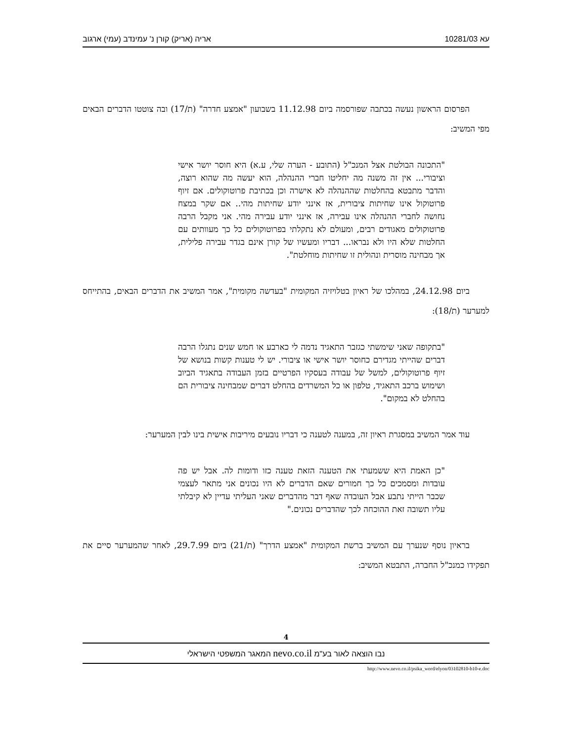עא 10281/03 אריה (אריק) קורן נ' עמינדב (עמי) ארגוב
הפרסום הראשון נעשה בכתבה שפורסמה ביום 11.12.98 בשבועון "אמצע חדרה" (ת/17) ובה צוטטו הדברים הבאים מפי המשיב:
"התכונה הבולטת אצל המנכ"ל (התובע - הערה שלי, ע.א) היא חוסר יושר אישי וציבורי... אין זה משנה מה יחליטו חברי ההנהלה, הוא יעשה מה שהוא רוצה, והדבר מתבטא בהחלטות שההנהלה לא אישרה וכן בכתיבת פרוטוקולים. אם זיוף פרוטוקול אינו שחיתות ציבורית, אז אינני יודע שחיתות מהי.. אם שקר במצח נחושה לחברי ההנהלה אינו עבירה, אז אינני יודע עבירה מהי. אני מקבל הרבה פרוטוקולים מאגודים רבים, ומעולם לא נתקלתי בפרוטוקולים כל כך מעוותים עם החלטות שלא היו ולא נבראו... דבריו ומעשיו של קורן אינם בגדר עבירה פלילית, אך מבחינה מוסרית ונהולית זו שחיתות מוחלטת".
ביום 24.12.98, במהלכו של ראיון בטלויזיה המקומית "בעדשה מקומית", אמר המשיב את הדברים הבאים, בהתייחס למערער (ת/18):
"בתקופה שאני שימשתי כגזבר התאגיד נדמה לי כארבע או חמש שנים נתגלו הרבה דברים שהייתי מגדירם כחוסר יושר אישי או ציבורי. יש לי טענות קשות בנושא של זיוף פרוטוקולים, למשל של עבודה בעסקיו הפרטיים בזמן העבודה בתאגיד הביוב ושימוש ברכב התאגיד, טלפון או כל המשרדים בהחלט דברים שמבחינה ציבורית הם בהחלט לא במקום".
עוד אמר המשיב במסגרת ראיון זה, במענה לטענה כי דבריו נובעים מיריבות אישית בינו לבין המערער:
"כן האמת היא ששמעתי את הטענה הזאת טענה כזו ודומות לה. אבל יש פה עובדות ומסמכים כל כך חמורים שאם הדברים לא היו נכונים אני מתאר לעצמי שכבר הייתי נתבע אבל העובדה שאף דבר מהדברים שאני העליתי עדיין לא קיבלתי עליו תשובה זאת ההוכחה לכך שהדברים נכונים."
בראיון נוסף שנערך עם המשיב ברשת המקומית "אמצע הדרך" (ת/21) ביום 29.7.99, לאחר שהמערער סיים את תפקידו כמנכ"ל החברה, התבטא המשיב:
4
נבו הוצאה לאור בע"מ nevo.co.il המאגר המשפטי הישראלי
http://www.nevo.co.il/psika_word/elyon/03102810-b10-e.doc